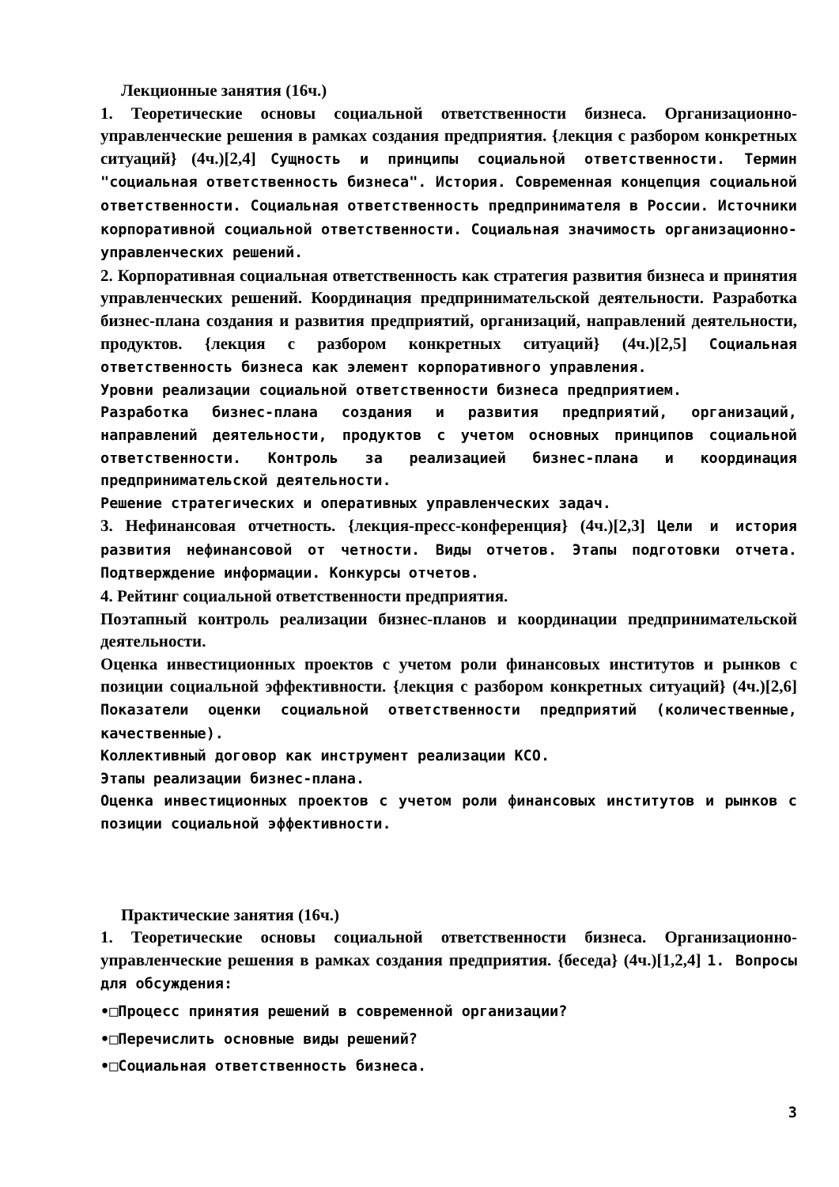Лекционные занятия (16ч.)
1. Теоретические основы социальной ответственности бизнеса. Организационно-управленческие решения в рамках создания предприятия. {лекция с разбором конкретных ситуаций} (4ч.)[2,4] Сущность и принципы социальной ответственности. Термин "социальная ответственность бизнеса". История. Современная концепция социальной ответственности. Социальная ответственность предпринимателя в России. Источники корпоративной социальной ответственности. Социальная значимость организационно-управленческих решений.
2. Корпоративная социальная ответственность как стратегия развития бизнеса и принятия управленческих решений. Координация предпринимательской деятельности. Разработка бизнес-плана создания и развития предприятий, организаций, направлений деятельности, продуктов. {лекция с разбором конкретных ситуаций} (4ч.)[2,5] Социальная ответственность бизнеса как элемент корпоративного управления.
Уровни реализации социальной ответственности бизнеса предприятием.
Разработка бизнес-плана создания и развития предприятий, организаций, направлений деятельности, продуктов с учетом основных принципов социальной ответственности. Контроль за реализацией бизнес-плана и координация предпринимательской деятельности.
Решение стратегических и оперативных управленческих задач.
3. Нефинансовая отчетность. {лекция-пресс-конференция} (4ч.)[2,3] Цели и история развития нефинансовой от четности. Виды отчетов. Этапы подготовки отчета. Подтверждение информации. Конкурсы отчетов.
4. Рейтинг социальной ответственности предприятия.
Поэтапный контроль реализации бизнес-планов и координации предпринимательской деятельности.
Оценка инвестиционных проектов с учетом роли финансовых институтов и рынков с позиции социальной эффективности. {лекция с разбором конкретных ситуаций} (4ч.)[2,6] Показатели оценки социальной ответственности предприятий (количественные, качественные).
Коллективный договор как инструмент реализации КСО.
Этапы реализации бизнес-плана.
Оценка инвестиционных проектов с учетом роли финансовых институтов и рынков с позиции социальной эффективности.
Практические занятия (16ч.)
1. Теоретические основы социальной ответственности бизнеса. Организационно-управленческие решения в рамках создания предприятия. {беседа} (4ч.)[1,2,4] 1. Вопросы для обсуждения:
•□Процесс принятия решений в современной организации?
•□Перечислить основные виды решений?
•□Социальная ответственность бизнеса.
3